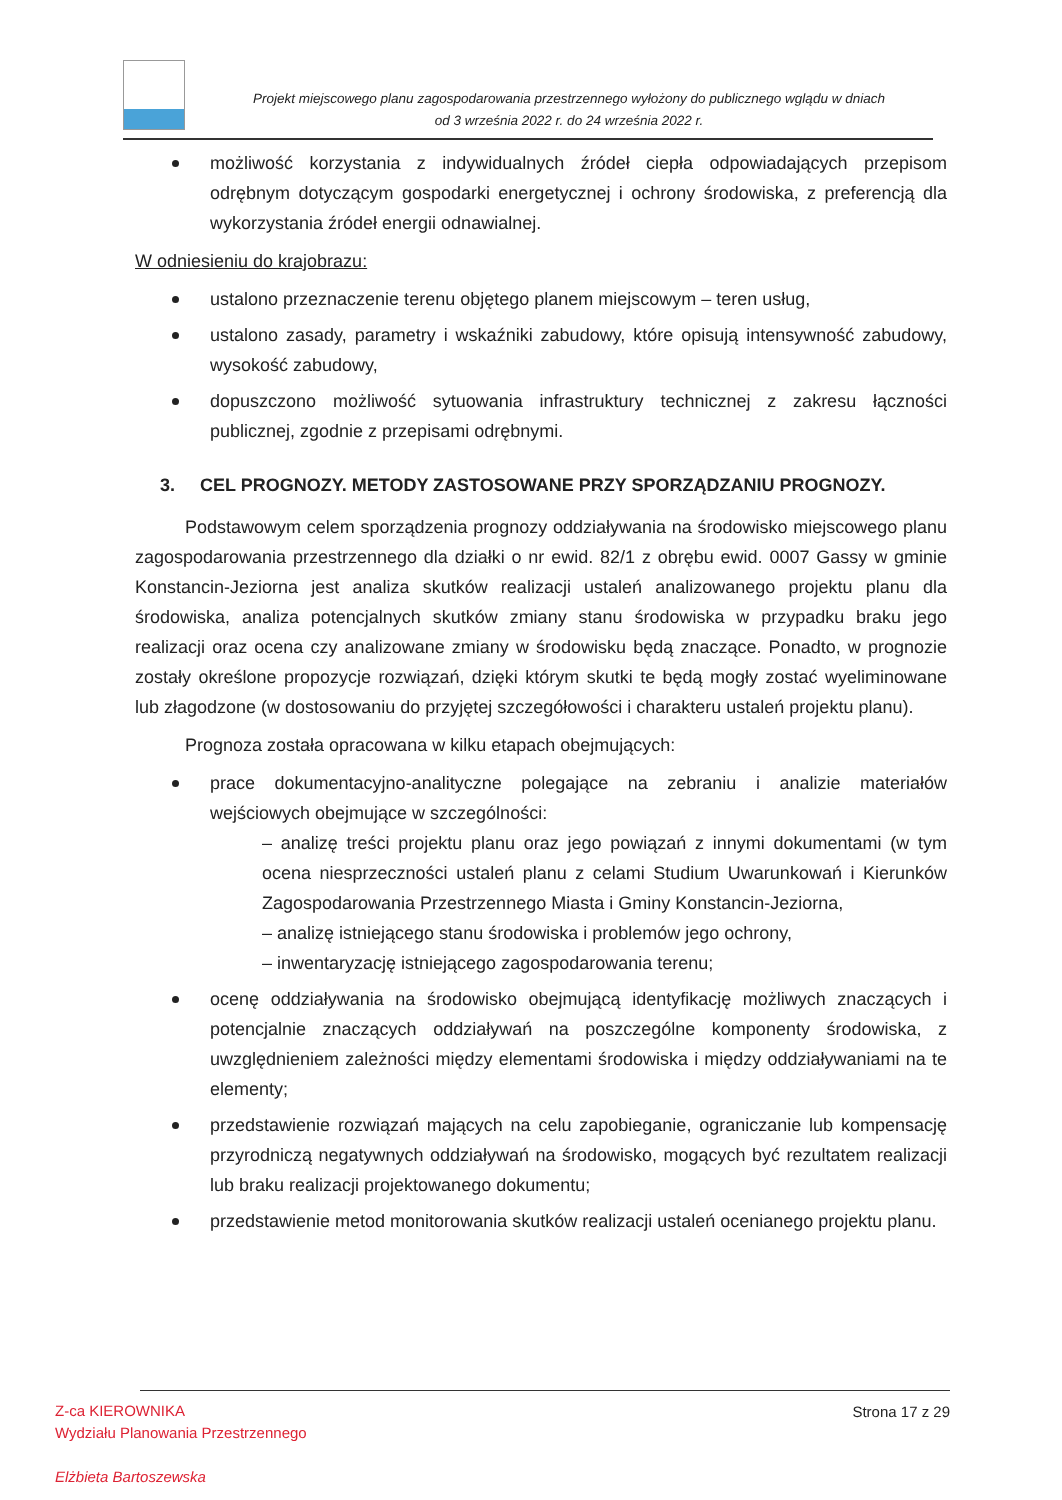Projekt miejscowego planu zagospodarowania przestrzennego wyłożony do publicznego wglądu w dniach
od 3 września 2022 r. do 24 września 2022 r.
możliwość korzystania z indywidualnych źródeł ciepła odpowiadających przepisom odrębnym dotyczącym gospodarki energetycznej i ochrony środowiska, z preferencją dla wykorzystania źródeł energii odnawialnej.
W odniesieniu do krajobrazu:
ustalono przeznaczenie terenu objętego planem miejscowym – teren usług,
ustalono zasady, parametry i wskaźniki zabudowy, które opisują intensywność zabudowy, wysokość zabudowy,
dopuszczono możliwość sytuowania infrastruktury technicznej z zakresu łączności publicznej, zgodnie z przepisami odrębnymi.
3. CEL PROGNOZY. METODY ZASTOSOWANE PRZY SPORZĄDZANIU PROGNOZY.
Podstawowym celem sporządzenia prognozy oddziaływania na środowisko miejscowego planu zagospodarowania przestrzennego dla działki o nr ewid. 82/1 z obrębu ewid. 0007 Gassy w gminie Konstancin-Jeziorna jest analiza skutków realizacji ustaleń analizowanego projektu planu dla środowiska, analiza potencjalnych skutków zmiany stanu środowiska w przypadku braku jego realizacji oraz ocena czy analizowane zmiany w środowisku będą znaczące. Ponadto, w prognozie zostały określone propozycje rozwiązań, dzięki którym skutki te będą mogły zostać wyeliminowane lub złagodzone (w dostosowaniu do przyjętej szczegółowości i charakteru ustaleń projektu planu).
Prognoza została opracowana w kilku etapach obejmujących:
prace dokumentacyjno-analityczne polegające na zebraniu i analizie materiałów wejściowych obejmujące w szczególności:
– analizę treści projektu planu oraz jego powiązań z innymi dokumentami (w tym ocena niesprzeczności ustaleń planu z celami Studium Uwarunkowań i Kierunków Zagospodarowania Przestrzennego Miasta i Gminy Konstancin-Jeziorna,
– analizę istniejącego stanu środowiska i problemów jego ochrony,
– inwentaryzację istniejącego zagospodarowania terenu;
ocenę oddziaływania na środowisko obejmującą identyfikację możliwych znaczących i potencjalnie znaczących oddziaływań na poszczególne komponenty środowiska, z uwzględnieniem zależności między elementami środowiska i między oddziaływaniami na te elementy;
przedstawienie rozwiązań mających na celu zapobieganie, ograniczanie lub kompensację przyrodniczą negatywnych oddziaływań na środowisko, mogących być rezultatem realizacji lub braku realizacji projektowanego dokumentu;
przedstawienie metod monitorowania skutków realizacji ustaleń ocenianego projektu planu.
Strona 17 z 29
Z-ca KIEROWNIKA
Wydziału Planowania Przestrzennego
Elżbieta Bartoszewska